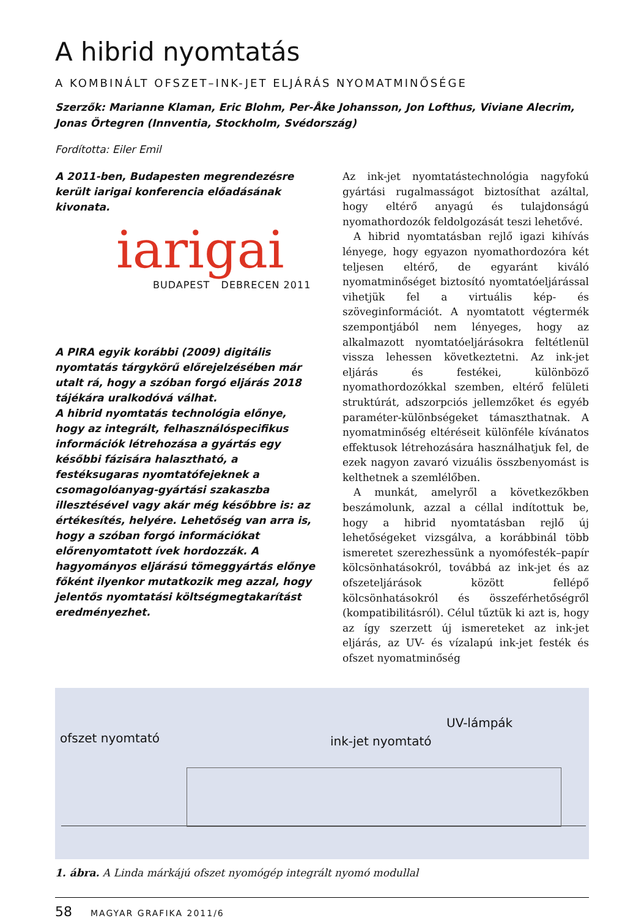A hibrid nyomtatás
A KOMBINÁLT OFSZET–INK-JET ELJÁRÁS NYOMATMINŐSÉGE
Szerzők: Marianne Klaman, Eric Blohm, Per-Åke Johansson, Jon Lofthus, Viviane Alecrim, Jonas Örtegren (Innventia, Stockholm, Svédország)
Fordította: Eiler Emil
A 2011-ben, Budapesten megrendezésre került iarigai konferencia előadásának kivonata.
iarigai
BUDAPEST DEBRECEN 2011
A PIRA egyik korábbi (2009) digitális nyomtatás tárgykörű előrejelzésében már utalt rá, hogy a szóban forgó eljárás 2018 tájékára uralkodóvá válhat.
A hibrid nyomtatás technológia előnye, hogy az integrált, felhasználóspecifikus információk létrehozása a gyártás egy későbbi fázisára halasztható, a festéksugaras nyomtatófejeknek a csomagolóanyag-gyártási szakaszba illesztésével vagy akár még későbbre is: az értékesítés, helyére. Lehetőség van arra is, hogy a szóban forgó információkat előrenyomtatott ívek hordozzák. A hagyományos eljárású tömeggyártás előnye főként ilyenkor mutatkozik meg azzal, hogy jelentős nyomtatási költségmegtakarítást eredményezhet.
Az ink-jet nyomtatástechnológia nagyfokú gyártási rugalmasságot biztosíthat azáltal, hogy eltérő anyagú és tulajdonságú nyomathordozók feldolgozását teszi lehetővé.
A hibrid nyomtatásban rejlő igazi kihívás lényege, hogy egyazon nyomathordozóra két teljesen eltérő, de egyaránt kiváló nyomatminőséget biztosító nyomtatóeljárással vihetjük fel a virtuális kép- és szöveginformációt. A nyomtatott végtermék szempontjából nem lényeges, hogy az alkalmazott nyomtatóeljárásokra feltétlenül vissza lehessen következtetni. Az ink-jet eljárás és festékei, különböző nyomathordozókkal szemben, eltérő felületi struktúrát, adszorpciós jellemzőket és egyéb paraméter-különbségeket támaszthatnak. A nyomatminőség eltéréseit különféle kívánatos effektusok létrehozására használhatjuk fel, de ezek nagyon zavaró vizuális összbenyomást is kelthetnek a szemlélőben.
A munkát, amelyről a következőkben beszámolunk, azzal a céllal indítottuk be, hogy a hibrid nyomtatásban rejlő új lehetőségeket vizsgálva, a korábbinál több ismeretet szerezhessünk a nyomófesték–papír kölcsönhatásokról, továbbá az ink-jet és az ofszeteljárások között fellépő kölcsönhatásokról és összeférhetőségről (kompatibilitásról). Célul tűztük ki azt is, hogy az így szerzett új ismereteket az ink-jet eljárás, az UV- és vízalapú ink-jet festék és ofszet nyomatminőség
ofszet nyomtató ink-jet nyomtató
UV-lámpák
1. ábra. A Linda márkájú ofszet nyomógép integrált nyomó modullal
58 MAGYAR GRAFIKA 2011/6